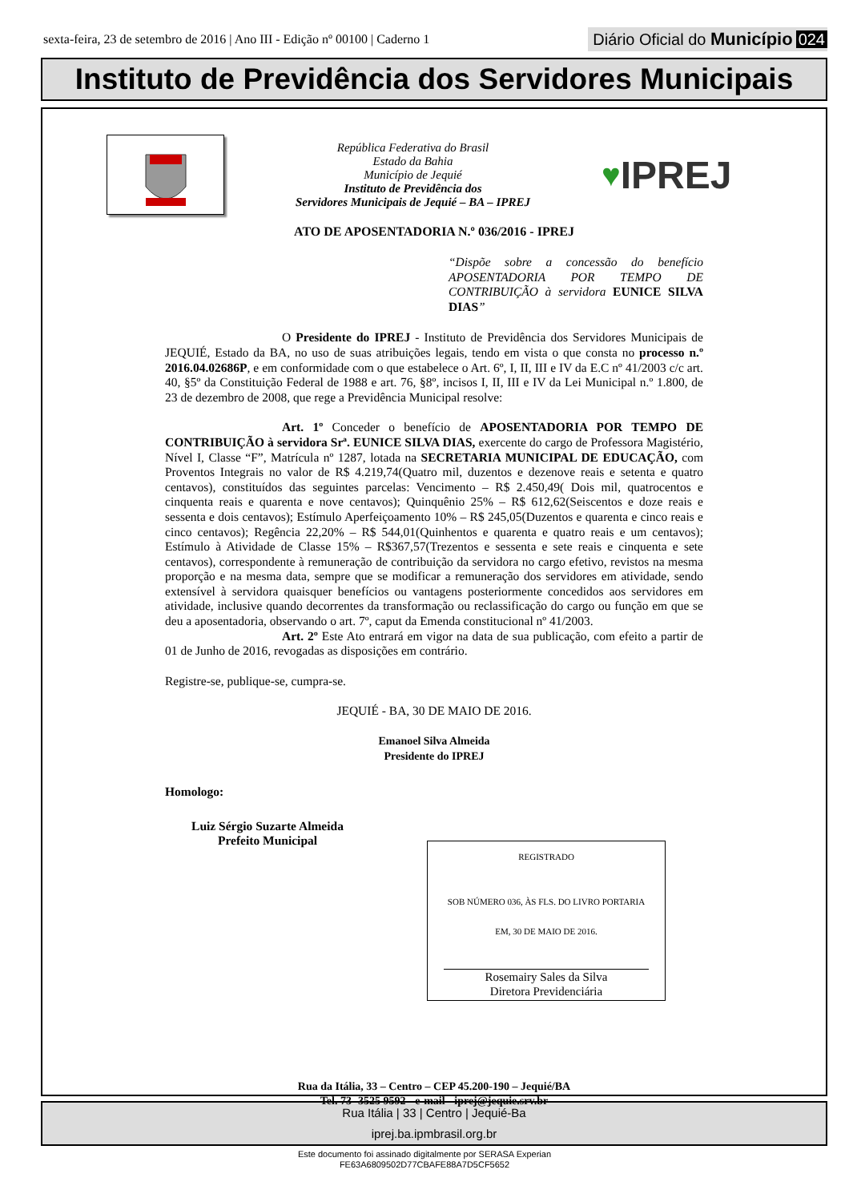sexta-feira, 23 de setembro de 2016 | Ano III - Edição nº 00100 | Caderno 1
Diário Oficial do Município 024
Instituto de Previdência dos Servidores Municipais
República Federativa do Brasil
Estado da Bahia
Município de Jequié
Instituto de Previdência dos
Servidores Municipais de Jequié – BA – IPREJ
♥ IPREJ
ATO DE APOSENTADORIA N.º 036/2016 - IPREJ
“Dispõe sobre a concessão do benefício APOSENTADORIA POR TEMPO DE CONTRIBUIÇÃO à servidora EUNICE SILVA DIAS”
O Presidente do IPREJ - Instituto de Previdência dos Servidores Municipais de JEQUIÉ, Estado da BA, no uso de suas atribuições legais, tendo em vista o que consta no processo n.º 2016.04.02686P, e em conformidade com o que estabelece o Art. 6º, I, II, III e IV da E.C nº 41/2003 c/c art. 40, §5º da Constituição Federal de 1988 e art. 76, §8º, incisos I, II, III e IV da Lei Municipal n.º 1.800, de 23 de dezembro de 2008, que rege a Previdência Municipal resolve:
Art. 1º Conceder o benefício de APOSENTADORIA POR TEMPO DE CONTRIBUIÇÃO à servidora Srª. EUNICE SILVA DIAS, exercente do cargo de Professora Magistério, Nível I, Classe “F”, Matrícula nº 1287, lotada na SECRETARIA MUNICIPAL DE EDUCAÇÃO, com Proventos Integrais no valor de R$ 4.219,74(Quatro mil, duzentos e dezenove reais e setenta e quatro centavos), constituídos das seguintes parcelas: Vencimento – R$ 2.450,49( Dois mil, quatrocentos e cinquenta reais e quarenta e nove centavos); Quinquênio 25% – R$ 612,62(Seiscentos e doze reais e sessenta e dois centavos); Estímulo Aperfeiçoamento 10% – R$ 245,05(Duzentos e quarenta e cinco reais e cinco centavos); Regência 22,20% – R$ 544,01(Quinhentos e quarenta e quatro reais e um centavos); Estímulo à Atividade de Classe 15% – R$367,57(Trezentos e sessenta e sete reais e cinquenta e sete centavos), correspondente à remuneração de contribuição da servidora no cargo efetivo, revistos na mesma proporção e na mesma data, sempre que se modificar a remuneração dos servidores em atividade, sendo extensível à servidora quaisquer benefícios ou vantagens posteriormente concedidos aos servidores em atividade, inclusive quando decorrentes da transformação ou reclassificação do cargo ou função em que se deu a aposentadoria, observando o art. 7º, caput da Emenda constitucional nº 41/2003.
Art. 2º Este Ato entrará em vigor na data de sua publicação, com efeito a partir de 01 de Junho de 2016, revogadas as disposições em contrário.
Registre-se, publique-se, cumpra-se.
JEQUIÉ - BA, 30 DE MAIO DE 2016.
Emanoel Silva Almeida
Presidente do IPREJ
Homologo:
Luiz Sérgio Suzarte Almeida
Prefeito Municipal
REGISTRADO
SOB NÚMERO 036, ÀS FLS. DO LIVRO PORTARIA
EM, 30 DE MAIO DE 2016.
Rosemairy Sales da Silva
Diretora Previdenciária
Rua da Itália, 33 – Centro – CEP 45.200-190 – Jequié/BA
Tel. 73- 3525 9592 - e-mail - iprej@jequie.srv.br
Rua Itália | 33 | Centro | Jequié-Ba
iprej.ba.ipmbrasil.org.br
Este documento foi assinado digitalmente por SERASA Experian
FE63A6809502D77CBAFE88A7D5CF5652